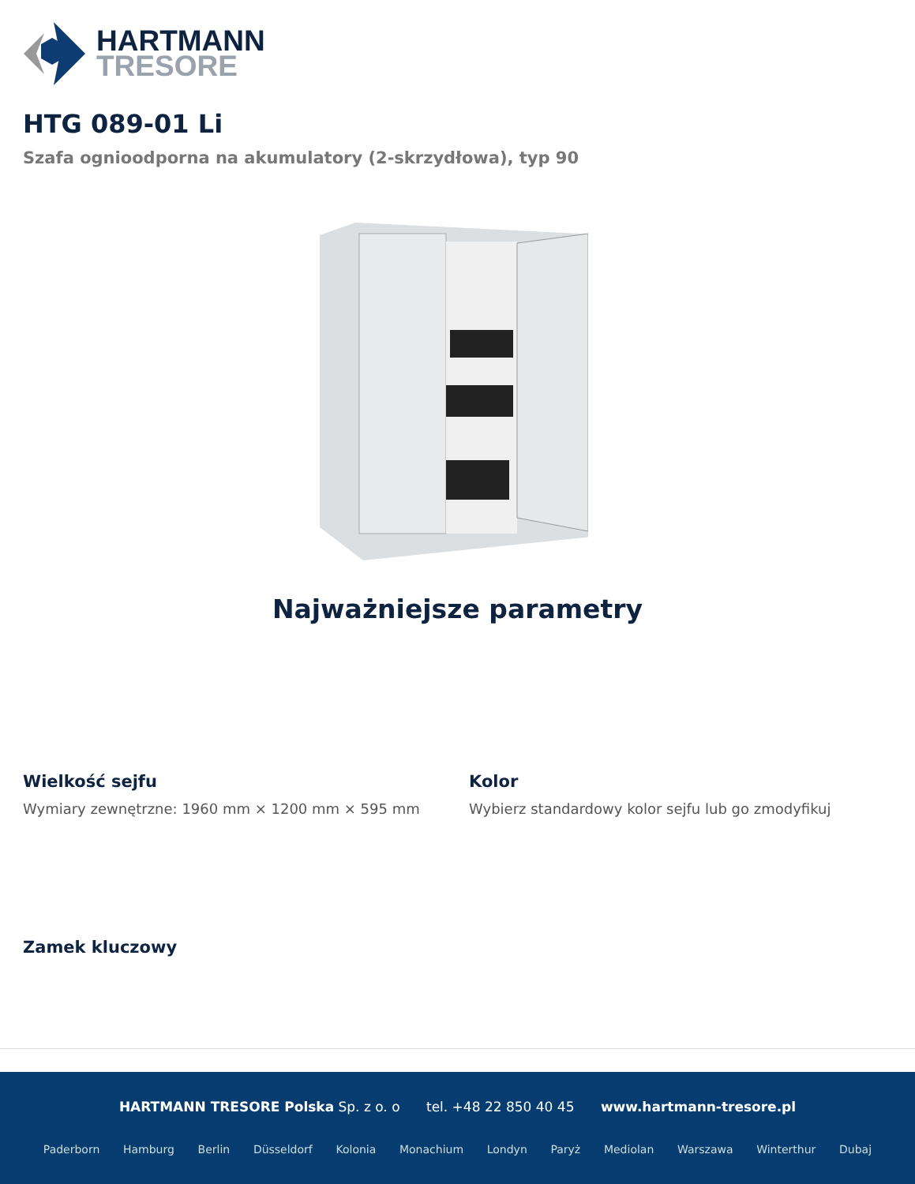HARTMANN
TRESORE
HTG 089-01 Li
Szafa ognioodporna na akumulatory (2-skrzydłowa), typ 90
Najważniejsze parametry
Wielkość sejfu
Wymiary zewnętrzne: 1960 mm × 1200 mm × 595 mm
Kolor
Wybierz standardowy kolor sejfu lub go zmodyfikuj
Zamek kluczowy
HARTMANN TRESORE Polska Sp. z o. o tel. +48 22 850 40 45 www.hartmann-tresore.pl
Paderborn Hamburg Berlin Düsseldorf Kolonia Monachium Londyn Paryż Mediolan Warszawa Winterthur Dubaj